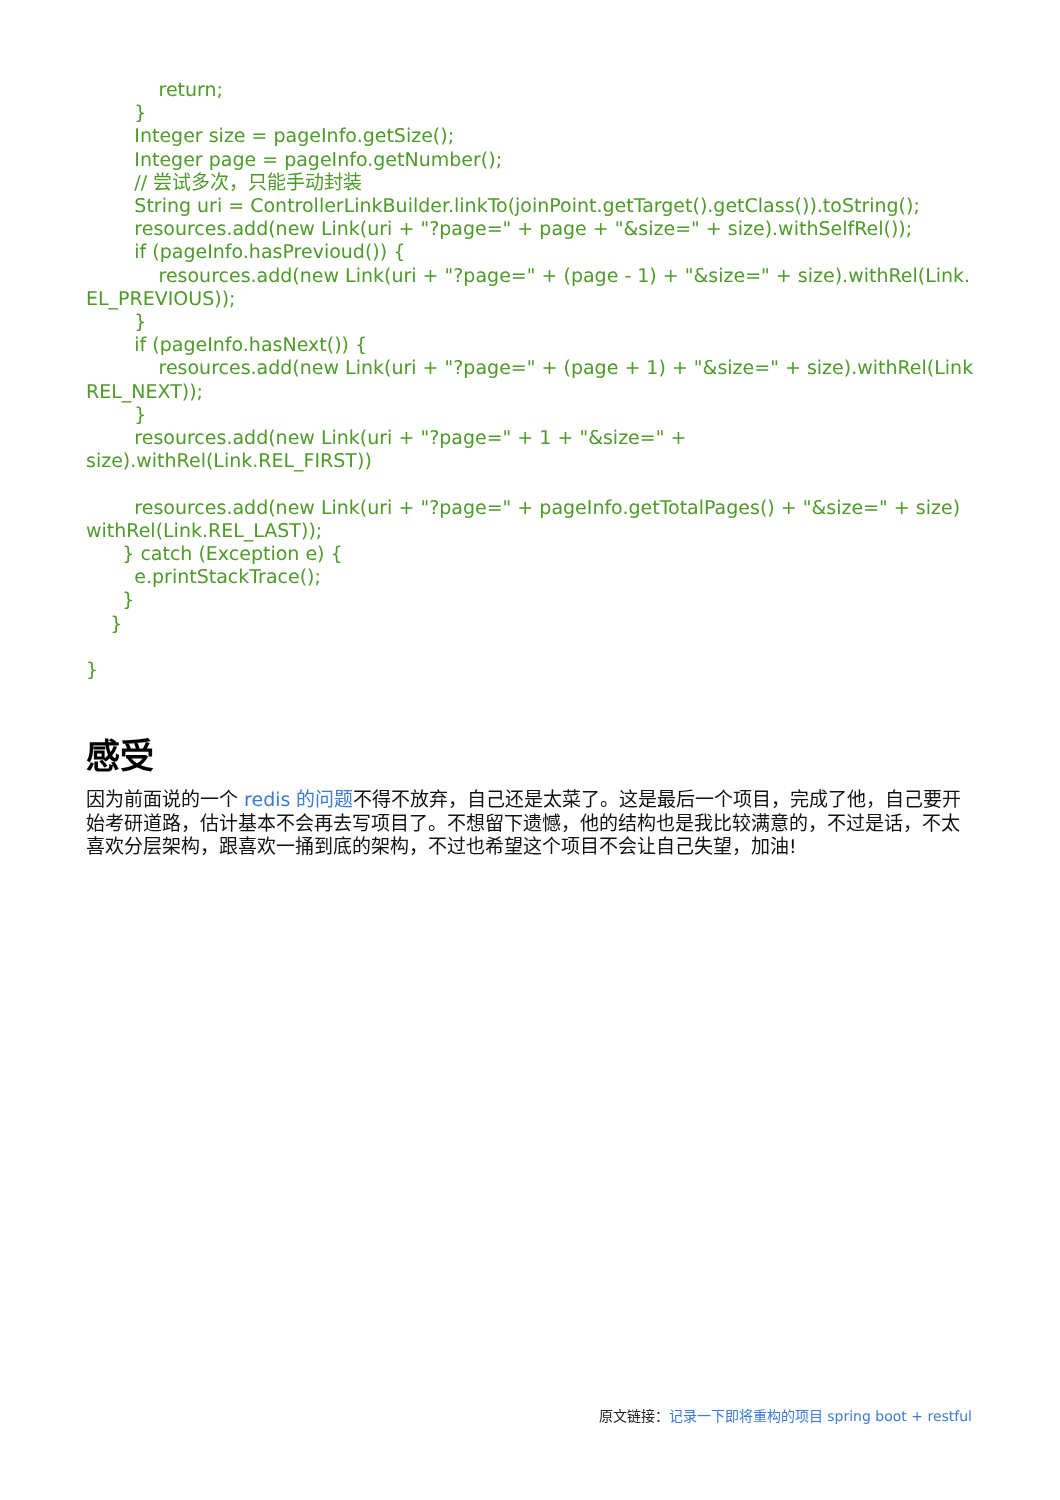return;
        }
        Integer size = pageInfo.getSize();
        Integer page = pageInfo.getNumber();
        // 尝试多次，只能手动封装
        String uri = ControllerLinkBuilder.linkTo(joinPoint.getTarget().getClass()).toString();
        resources.add(new Link(uri + "?page=" + page + "&size=" + size).withSelfRel());
        if (pageInfo.hasPrevioud()) {
            resources.add(new Link(uri + "?page=" + (page - 1) + "&size=" + size).withRel(Link.
EL_PREVIOUS));
        }
        if (pageInfo.hasNext()) {
            resources.add(new Link(uri + "?page=" + (page + 1) + "&size=" + size).withRel(Link
REL_NEXT));
        }
        resources.add(new Link(uri + "?page=" + 1 + "&size=" + size).withRel(Link.REL_FIRST))

        resources.add(new Link(uri + "?page=" + pageInfo.getTotalPages() + "&size=" + size)
withRel(Link.REL_LAST));
      } catch (Exception e) {
        e.printStackTrace();
      }
    }

}
感受
因为前面说的一个 redis 的问题不得不放弃，自己还是太菜了。这是最后一个项目，完成了他，自己要开始考研道路，估计基本不会再去写项目了。不想留下遗憾，他的结构也是我比较满意的，不过是话，不太喜欢分层架构，跟喜欢一捅到底的架构，不过也希望这个项目不会让自己失望，加油!
原文链接：记录一下即将重构的项目 spring boot + restful